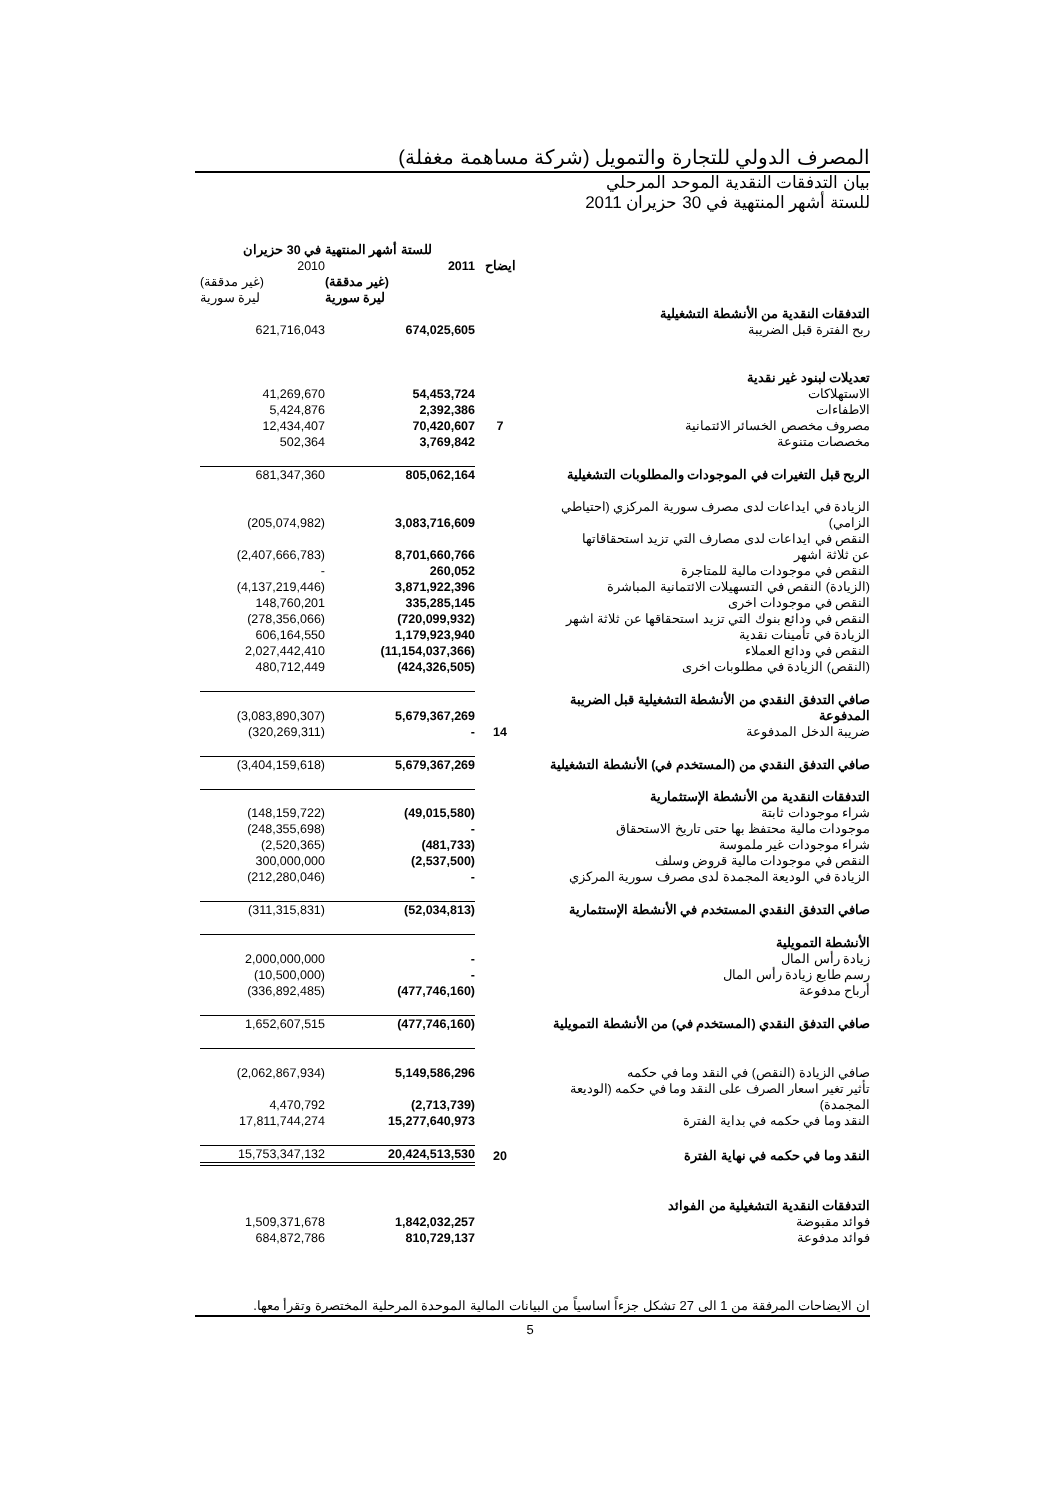المصرف الدولي للتجارة والتمويل (شركة مساهمة مغفلة)
بيان التدفقات النقدية الموحد المرحلي
للستة أشهر المنتهية في 30 حزيران 2011
| | | للستة أشهر المنتهية في 30 حزيران | |
| | ايضاح | 2011 | 2010 |
| | | (غير مدققة) ليرة سورية | (غير مدققة) ليرة سورية |
| التدفقات النقدية من الأنشطة التشغيلية | | | |
| ربح الفترة قبل الضريبة | | 674,025,605 | 621,716,043 |
| تعديلات لبنود غير نقدية | | | |
| الاستهلاكات | | 54,453,724 | 41,269,670 |
| الاطفاءات | | 2,392,386 | 5,424,876 |
| مصروف مخصص الخسائر الائتمانية | 7 | 70,420,607 | 12,434,407 |
| مخصصات متنوعة | | 3,769,842 | 502,364 |
| الربح قبل التغيرات في الموجودات والمطلوبات التشغيلية | | 805,062,164 | 681,347,360 |
| الزيادة في ايداعات لدى مصرف سورية المركزي (احتياطي الزامي) | | 3,083,716,609 | (205,074,982) |
| النقص في ايداعات لدى مصارف التي تزيد استحقاقاتها عن ثلاثة اشهر | | 8,701,660,766 | (2,407,666,783) |
| النقص في موجودات مالية للمتاجرة | | 260,052 | - |
| (الزيادة) النقص في التسهيلات الائتمانية المباشرة | | 3,871,922,396 | (4,137,219,446) |
| النقص في موجودات اخرى | | 335,285,145 | 148,760,201 |
| النقص في ودائع بنوك التي تزيد استحقاقها عن ثلاثة اشهر | | (720,099,932) | (278,356,066) |
| الزيادة في تأمينات نقدية | | 1,179,923,940 | 606,164,550 |
| النقص في ودائع العملاء | | (11,154,037,366) | 2,027,442,410 |
| (النقص) الزيادة في مطلوبات اخرى | | (424,326,505) | 480,712,449 |
| صافي التدفق النقدي من الأنشطة التشغيلية قبل الضريبة المدفوعة | | 5,679,367,269 | (3,083,890,307) |
| ضريبة الدخل المدفوعة | 14 | - | (320,269,311) |
| صافي التدفق النقدي من (المستخدم في) الأنشطة التشغيلية | | 5,679,367,269 | (3,404,159,618) |
| التدفقات النقدية من الأنشطة الإستثمارية | | | |
| شراء موجودات ثابتة | | (49,015,580) | (148,159,722) |
| موجودات مالية محتفظ بها حتى تاريخ الاستحقاق | | - | (248,355,698) |
| شراء موجودات غير ملموسة | | (481,733) | (2,520,365) |
| النقص في موجودات مالية قروض وسلف | | (2,537,500) | 300,000,000 |
| الزيادة في الوديعة المجمدة لدى مصرف سورية المركزي | | - | (212,280,046) |
| صافي التدفق النقدي المستخدم في الأنشطة الإستثمارية | | (52,034,813) | (311,315,831) |
| الأنشطة التمويلية | | | |
| زيادة رأس المال | | - | 2,000,000,000 |
| رسم طابع زيادة رأس المال | | - | (10,500,000) |
| أرباح مدفوعة | | (477,746,160) | (336,892,485) |
| صافي التدفق النقدي (المستخدم في) من الأنشطة التمويلية | | (477,746,160) | 1,652,607,515 |
| صافي الزيادة (النقص) في النقد وما في حكمه | | 5,149,586,296 | (2,062,867,934) |
| تأثير تغير اسعار الصرف على النقد وما في حكمه (الوديعة المجمدة) | | (2,713,739) | 4,470,792 |
| النقد وما في حكمه في بداية الفترة | | 15,277,640,973 | 17,811,744,274 |
| النقد وما في حكمه في نهاية الفترة | 20 | 20,424,513,530 | 15,753,347,132 |
| التدفقات النقدية التشغيلية من الفوائد | | | |
| فوائد مقبوضة | | 1,842,032,257 | 1,509,371,678 |
| فوائد مدفوعة | | 810,729,137 | 684,872,786 |
ان الايضاحات المرفقة من 1 الى 27 تشكل جزءاً اساسياً من البيانات المالية الموحدة المرحلية المختصرة وتقرأ معها.
5